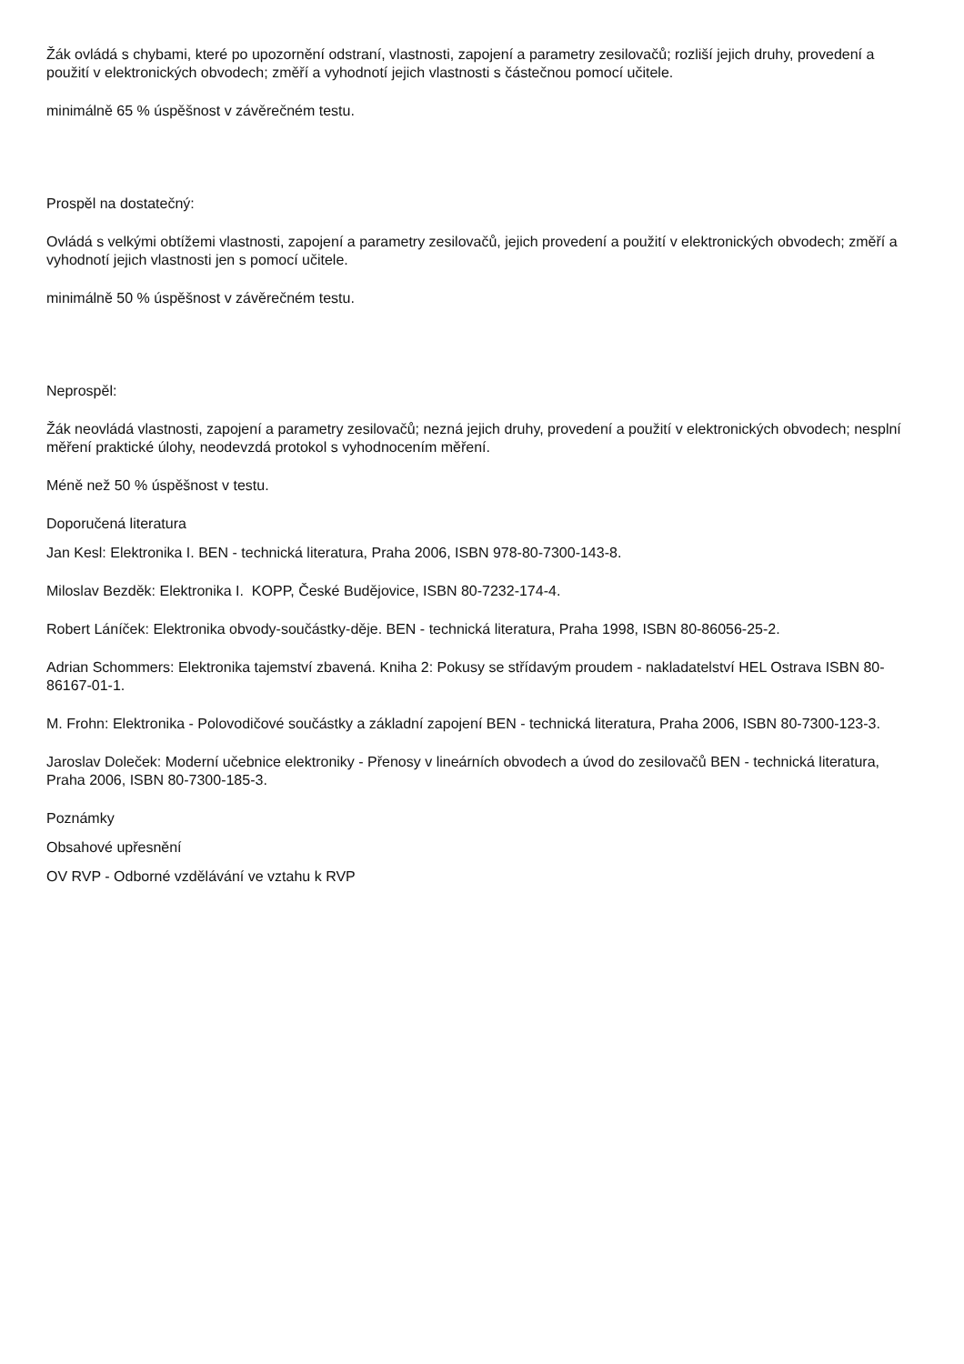Žák ovládá s chybami, které po upozornění odstraní, vlastnosti, zapojení a parametry zesilovačů; rozliší jejich druhy, provedení a použití v elektronických obvodech; změří a vyhodnotí jejich vlastnosti s částečnou pomocí učitele.
minimálně 65 % úspěšnost v závěrečném testu.
Prospěl na dostatečný:
Ovládá s velkými obtížemi vlastnosti, zapojení a parametry zesilovačů, jejich provedení a použití v elektronických obvodech; změří a vyhodnotí jejich vlastnosti jen s pomocí učitele.
minimálně 50 % úspěšnost v závěrečném testu.
Neprospěl:
Žák neovládá vlastnosti, zapojení a parametry zesilovačů; nezná jejich druhy, provedení a použití v elektronických obvodech; nesplní měření praktické úlohy, neodevzdá protokol s vyhodnocením měření.
Méně než 50 % úspěšnost v testu.
Doporučená literatura
Jan Kesl: Elektronika I. BEN - technická literatura, Praha 2006, ISBN 978-80-7300-143-8.
Miloslav Bezděk: Elektronika I. KOPP, České Budějovice, ISBN 80-7232-174-4.
Robert Láníček: Elektronika obvody-součástky-děje. BEN - technická literatura, Praha 1998, ISBN 80-86056-25-2.
Adrian Schommers: Elektronika tajemství zbavená. Kniha 2: Pokusy se střídavým proudem - nakladatelství HEL Ostrava ISBN 80-86167-01-1.
M. Frohn: Elektronika - Polovodičové součástky a základní zapojení BEN - technická literatura, Praha 2006, ISBN 80-7300-123-3.
Jaroslav Doleček: Moderní učebnice elektroniky - Přenosy v lineárních obvodech a úvod do zesilovačů BEN - technická literatura, Praha 2006, ISBN 80-7300-185-3.
Poznámky
Obsahové upřesnění
OV RVP - Odborné vzdělávání ve vztahu k RVP